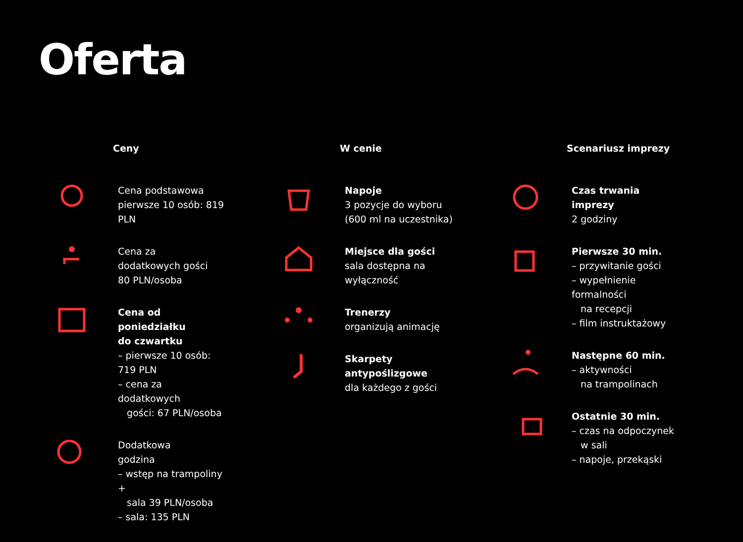Oferta
Ceny
Cena podstawowa
pierwsze 10 osób: 819 PLN
Cena za
dodatkowych gości
80 PLN/osoba
Cena od poniedziałku
do czwartku
– pierwsze 10 osób: 719 PLN
– cena za dodatkowych
gości: 67 PLN/osoba
Dodatkowa
godzina
– wstęp na trampoliny +
sala 39 PLN/osoba
– sala: 135 PLN
W cenie
Napoje
3 pozycje do wyboru
(600 ml na uczestnika)
Miejsce dla gości
sala dostępna na
wyłączność
Trenerzy
organizują animację
Skarpety antypoślizgowe
dla każdego z gości
Scenariusz imprezy
Czas trwania imprezy
2 godziny
Pierwsze 30 min.
– przywitanie gości
– wypełnienie formalności
na recepcji
– film instruktażowy
Następne 60 min.
– aktywności
na trampolinach
Ostatnie 30 min.
– czas na odpoczynek
w sali
– napoje, przekąski